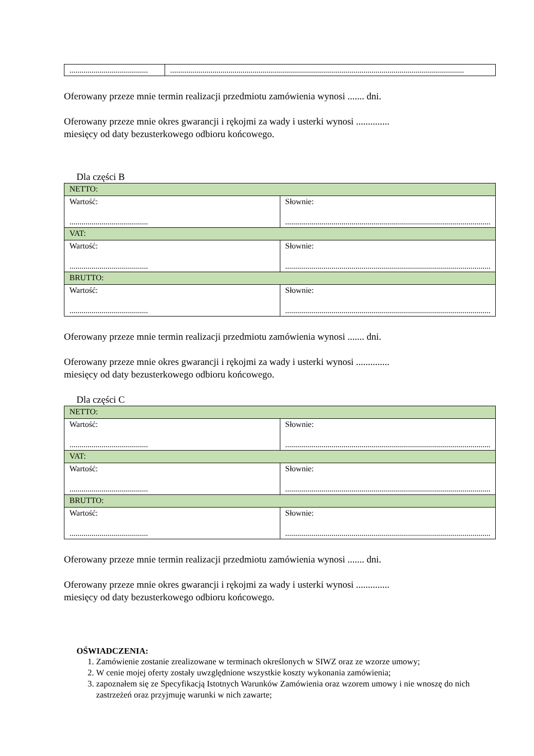| ....................................... | .................................................................................................................................................. |
Oferowany przeze mnie termin realizacji przedmiotu zamówienia wynosi ....... dni.
Oferowany przeze mnie okres gwarancji i rękojmi za wady i usterki wynosi ..............
miesięcy od daty bezusterkowego odbioru końcowego.
Dla części B
| NETTO: | |
| Wartość: ....................................... | Słownie: .................................................................................................................................................. |
| VAT: | |
| Wartość: ....................................... | Słownie: .................................................................................................................................................. |
| BRUTTO: | |
| Wartość: ....................................... | Słownie: .................................................................................................................................................. |
Oferowany przeze mnie termin realizacji przedmiotu zamówienia wynosi ....... dni.
Oferowany przeze mnie okres gwarancji i rękojmi za wady i usterki wynosi ..............
miesięcy od daty bezusterkowego odbioru końcowego.
Dla części C
| NETTO: | |
| Wartość: ....................................... | Słownie: .................................................................................................................................................. |
| VAT: | |
| Wartość: ....................................... | Słownie: .................................................................................................................................................. |
| BRUTTO: | |
| Wartość: ....................................... | Słownie: .................................................................................................................................................. |
Oferowany przeze mnie termin realizacji przedmiotu zamówienia wynosi ....... dni.
Oferowany przeze mnie okres gwarancji i rękojmi za wady i usterki wynosi ..............
miesięcy od daty bezusterkowego odbioru końcowego.
OŚWIADCZENIA:
1. Zamówienie zostanie zrealizowane w terminach określonych w SIWZ oraz ze wzorze umowy;
2. W cenie mojej oferty zostały uwzględnione wszystkie koszty wykonania zamówienia;
3. zapoznałem się ze Specyfikacją Istotnych Warunków Zamówienia oraz wzorem umowy i nie wnoszę do nich zastrzeżeń oraz przyjmuję warunki w nich zawarte;